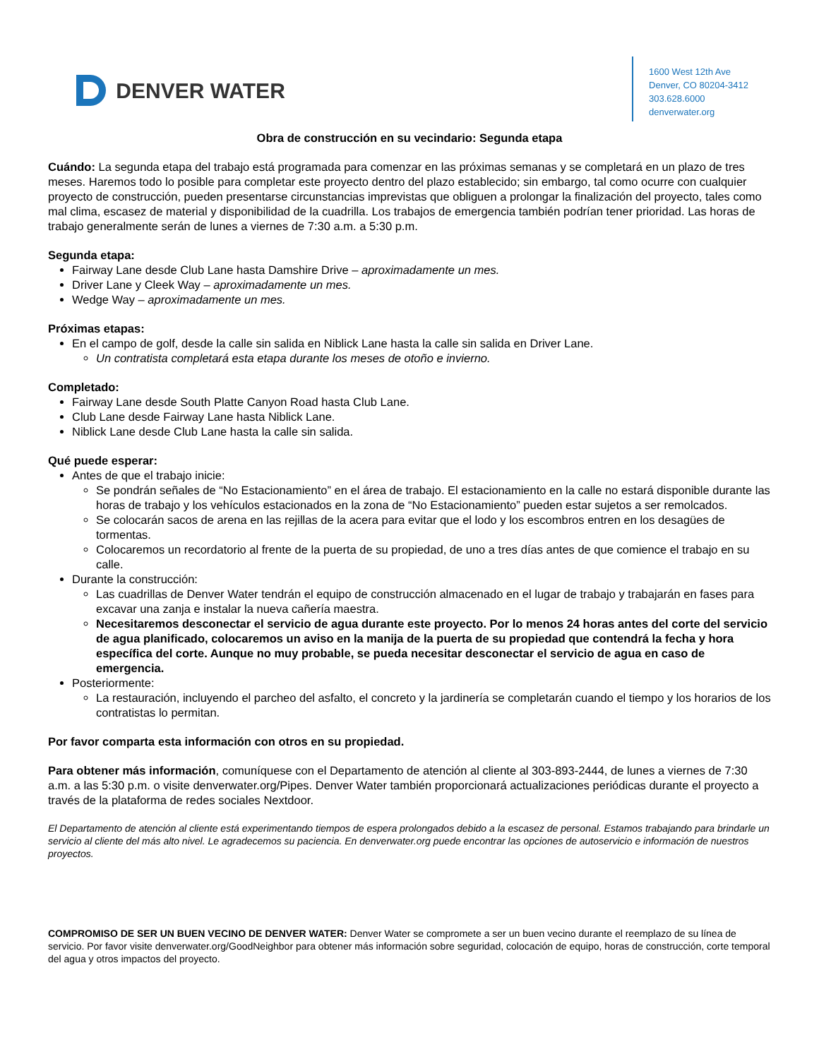DENVER WATER
1600 West 12th Ave
Denver, CO 80204-3412
303.628.6000
denverwater.org
Obra de construcción en su vecindario: Segunda etapa
Cuándo: La segunda etapa del trabajo está programada para comenzar en las próximas semanas y se completará en un plazo de tres meses. Haremos todo lo posible para completar este proyecto dentro del plazo establecido; sin embargo, tal como ocurre con cualquier proyecto de construcción, pueden presentarse circunstancias imprevistas que obliguen a prolongar la finalización del proyecto, tales como mal clima, escasez de material y disponibilidad de la cuadrilla. Los trabajos de emergencia también podrían tener prioridad. Las horas de trabajo generalmente serán de lunes a viernes de 7:30 a.m. a 5:30 p.m.
Segunda etapa:
Fairway Lane desde Club Lane hasta Damshire Drive – aproximadamente un mes.
Driver Lane y Cleek Way – aproximadamente un mes.
Wedge Way – aproximadamente un mes.
Próximas etapas:
En el campo de golf, desde la calle sin salida en Niblick Lane hasta la calle sin salida en Driver Lane.
Un contratista completará esta etapa durante los meses de otoño e invierno.
Completado:
Fairway Lane desde South Platte Canyon Road hasta Club Lane.
Club Lane desde Fairway Lane hasta Niblick Lane.
Niblick Lane desde Club Lane hasta la calle sin salida.
Qué puede esperar:
Antes de que el trabajo inicie:
Se pondrán señales de “No Estacionamiento” en el área de trabajo. El estacionamiento en la calle no estará disponible durante las horas de trabajo y los vehículos estacionados en la zona de “No Estacionamiento” pueden estar sujetos a ser remolcados.
Se colocarán sacos de arena en las rejillas de la acera para evitar que el lodo y los escombros entren en los desagües de tormentas.
Colocaremos un recordatorio al frente de la puerta de su propiedad, de uno a tres días antes de que comience el trabajo en su calle.
Durante la construcción:
Las cuadrillas de Denver Water tendrán el equipo de construcción almacenado en el lugar de trabajo y trabajarán en fases para excavar una zanja e instalar la nueva cañería maestra.
Necesitaremos desconectar el servicio de agua durante este proyecto. Por lo menos 24 horas antes del corte del servicio de agua planificado, colocaremos un aviso en la manija de la puerta de su propiedad que contendrá la fecha y hora específica del corte. Aunque no muy probable, se pueda necesitar desconectar el servicio de agua en caso de emergencia.
Posteriormente:
La restauración, incluyendo el parcheo del asfalto, el concreto y la jardinería se completarán cuando el tiempo y los horarios de los contratistas lo permitan.
Por favor comparta esta información con otros en su propiedad.
Para obtener más información, comuníquese con el Departamento de atención al cliente al 303-893-2444, de lunes a viernes de 7:30 a.m. a las 5:30 p.m. o visite denverwater.org/Pipes. Denver Water también proporcionará actualizaciones periódicas durante el proyecto a través de la plataforma de redes sociales Nextdoor.
El Departamento de atención al cliente está experimentando tiempos de espera prolongados debido a la escasez de personal. Estamos trabajando para brindarle un servicio al cliente del más alto nivel. Le agradecemos su paciencia. En denverwater.org puede encontrar las opciones de autoservicio e información de nuestros proyectos.
COMPROMISO DE SER UN BUEN VECINO DE DENVER WATER: Denver Water se compromete a ser un buen vecino durante el reemplazo de su línea de servicio. Por favor visite denverwater.org/GoodNeighbor para obtener más información sobre seguridad, colocación de equipo, horas de construcción, corte temporal del agua y otros impactos del proyecto.